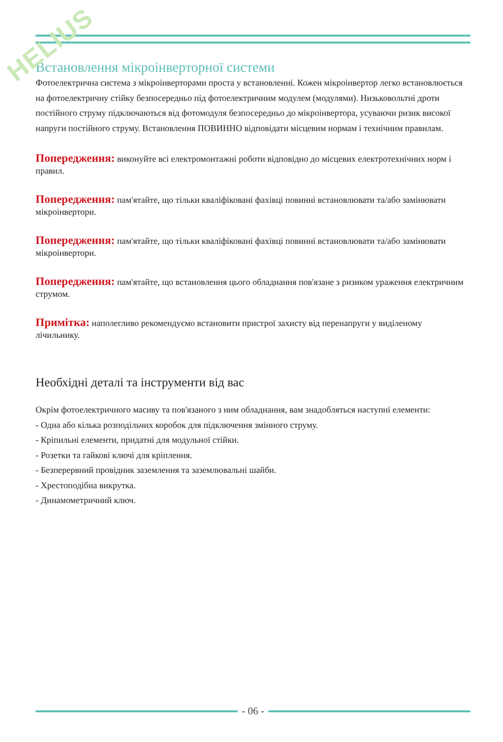HELIUS
Встановлення мікроінверторної системи
Фотоелектрична система з мікроінверторами проста у встановленні. Кожен мікроінвертор легко встановлюється на фотоелектричну стійку безпосередньо під фотоелектричним модулем (модулями). Низьковольтні дроти постійного струму підключаються від фотомодуля безпосередньо до мікроінвертора, усуваючи ризик високої напруги постійного струму. Встановлення ПОВИННО відповідати місцевим нормам і технічним правилам.
Попередження: виконуйте всі електромонтажні роботи відповідно до місцевих електротехнічних норм і правил.
Попередження: пам'ятайте, що тільки кваліфіковані фахівці повинні встановлювати та/або замінювати мікроінвертори.
Попередження: пам'ятайте, що тільки кваліфіковані фахівці повинні встановлювати та/або замінювати мікроінвертори.
Попередження: пам'ятайте, що встановлення цього обладнання пов'язане з ризиком ураження електричним струмом.
Примітка: наполегливо рекомендуємо встановити пристрої захисту від перенапруги у виділеному лічильнику.
Необхідні деталі та інструменти від вас
Окрім фотоелектричного масиву та пов'язаного з ним обладнання, вам знадобляться наступні елементи:
- Одна або кілька розподільчих коробок для підключення змінного струму.
- Кріпильні елементи, придатні для модульної стійки.
- Розетки та гайкові ключі для кріплення.
- Безперервний провідник заземлення та заземлювальні шайби.
- Хрестоподібна викрутка.
- Динамометричний ключ.
- 06 -